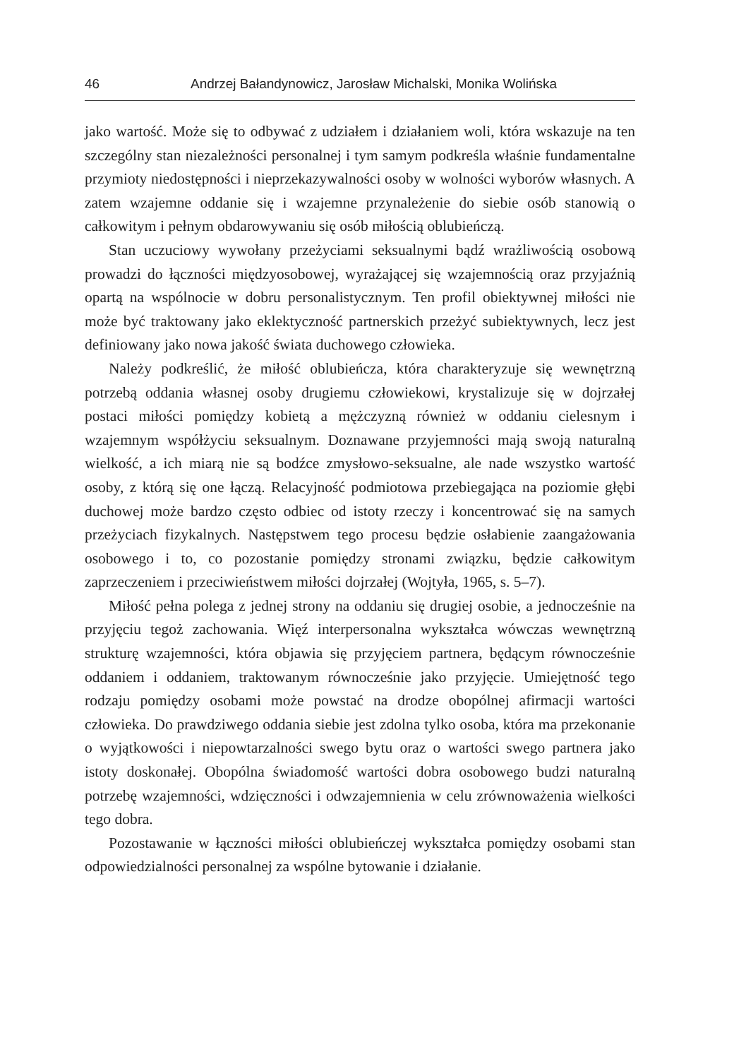46 Andrzej Bałandynowicz, Jarosław Michalski, Monika Wolińska
jako wartość. Może się to odbywać z udziałem i działaniem woli, która wskazuje na ten szczególny stan niezależności personalnej i tym samym podkreśla właśnie fundamentalne przymioty niedostępności i nieprzekazywalności osoby w wolności wyborów własnych. A zatem wzajemne oddanie się i wzajemne przynależenie do siebie osób stanowią o całkowitym i pełnym obdarowywaniu się osób miłością oblubieńczą.
Stan uczuciowy wywołany przeżyciami seksualnymi bądź wrażliwością osobową prowadzi do łączności międzyosobowej, wyrażającej się wzajemnością oraz przyjaźnią opartą na wspólnocie w dobru personalistycznym. Ten profil obiektywnej miłości nie może być traktowany jako eklektyczność partnerskich przeżyć subiektywnych, lecz jest definiowany jako nowa jakość świata duchowego człowieka.
Należy podkreślić, że miłość oblubieńcza, która charakteryzuje się wewnętrzną potrzebą oddania własnej osoby drugiemu człowiekowi, krystalizuje się w dojrzałej postaci miłości pomiędzy kobietą a mężczyzną również w oddaniu cielesnym i wzajemnym współżyciu seksualnym. Doznawane przyjemności mają swoją naturalną wielkość, a ich miarą nie są bodźce zmysłowo-seksualne, ale nade wszystko wartość osoby, z którą się one łączą. Relacyjność podmiotowa przebiegająca na poziomie głębi duchowej może bardzo często odbiec od istoty rzeczy i koncentrować się na samych przeżyciach fizykalnych. Następstwem tego procesu będzie osłabienie zaangażowania osobowego i to, co pozostanie pomiędzy stronami związku, będzie całkowitym zaprzeczeniem i przeciwieństwem miłości dojrzałej (Wojtyła, 1965, s. 5–7).
Miłość pełna polega z jednej strony na oddaniu się drugiej osobie, a jednocześnie na przyjęciu tegoż zachowania. Więź interpersonalna wykształca wówczas wewnętrzną strukturę wzajemności, która objawia się przyjęciem partnera, będącym równocześnie oddaniem i oddaniem, traktowanym równocześnie jako przyjęcie. Umiejętność tego rodzaju pomiędzy osobami może powstać na drodze obopólnej afirmacji wartości człowieka. Do prawdziwego oddania siebie jest zdolna tylko osoba, która ma przekonanie o wyjątkowości i niepowtarzalności swego bytu oraz o wartości swego partnera jako istoty doskonałej. Obopólna świadomość wartości dobra osobowego budzi naturalną potrzebę wzajemności, wdzięczności i odwzajemnienia w celu zrównoważenia wielkości tego dobra.
Pozostawanie w łączności miłości oblubieńczej wykształca pomiędzy osobami stan odpowiedzialności personalnej za wspólne bytowanie i działanie.